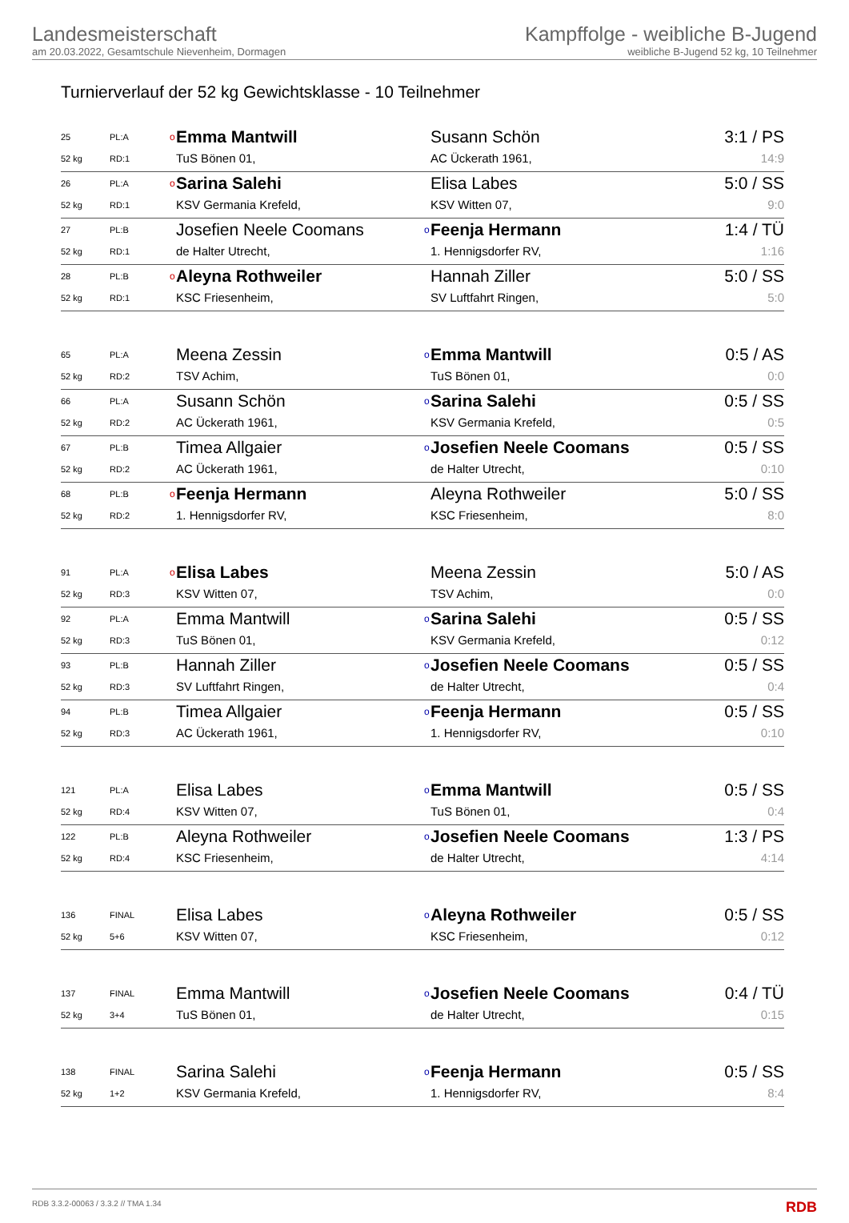Landesmeisterschaft
am 20.03.2022, Gesamtschule Nievenheim, Dormagen
Kampffolge - weibliche B-Jugend
weibliche B-Jugend 52 kg, 10 Teilnehmer
Turnierverlauf der 52 kg Gewichtsklasse - 10 Teilnehmer
| 25 | PL:A | o | Emma Mantwill | | Susann Schön | 3:1 / PS |
| 52 kg | RD:1 | | TuS Bönen 01, | | AC Ückerath 1961, | 14:9 |
| 26 | PL:A | o | Sarina Salehi | | Elisa Labes | 5:0 / SS |
| 52 kg | RD:1 | | KSV Germania Krefeld, | | KSV Witten 07, | 9:0 |
| 27 | PL:B | | Josefien Neele Coomans | o | Feenja Hermann | 1:4 / TÜ |
| 52 kg | RD:1 | | de Halter Utrecht, | | 1. Hennigsdorfer RV, | 1:16 |
| 28 | PL:B | o | Aleyna Rothweiler | | Hannah Ziller | 5:0 / SS |
| 52 kg | RD:1 | | KSC Friesenheim, | | SV Luftfahrt Ringen, | 5:0 |
| 65 | PL:A | | Meena Zessin | o | Emma Mantwill | 0:5 / AS |
| 52 kg | RD:2 | | TSV Achim, | | TuS Bönen 01, | 0:0 |
| 66 | PL:A | | Susann Schön | o | Sarina Salehi | 0:5 / SS |
| 52 kg | RD:2 | | AC Ückerath 1961, | | KSV Germania Krefeld, | 0:5 |
| 67 | PL:B | | Timea Allgaier | o | Josefien Neele Coomans | 0:5 / SS |
| 52 kg | RD:2 | | AC Ückerath 1961, | | de Halter Utrecht, | 0:10 |
| 68 | PL:B | o | Feenja Hermann | | Aleyna Rothweiler | 5:0 / SS |
| 52 kg | RD:2 | | 1. Hennigsdorfer RV, | | KSC Friesenheim, | 8:0 |
| 91 | PL:A | o | Elisa Labes | | Meena Zessin | 5:0 / AS |
| 52 kg | RD:3 | | KSV Witten 07, | | TSV Achim, | 0:0 |
| 92 | PL:A | | Emma Mantwill | o | Sarina Salehi | 0:5 / SS |
| 52 kg | RD:3 | | TuS Bönen 01, | | KSV Germania Krefeld, | 0:12 |
| 93 | PL:B | | Hannah Ziller | o | Josefien Neele Coomans | 0:5 / SS |
| 52 kg | RD:3 | | SV Luftfahrt Ringen, | | de Halter Utrecht, | 0:4 |
| 94 | PL:B | | Timea Allgaier | o | Feenja Hermann | 0:5 / SS |
| 52 kg | RD:3 | | AC Ückerath 1961, | | 1. Hennigsdorfer RV, | 0:10 |
| 121 | PL:A | | Elisa Labes | o | Emma Mantwill | 0:5 / SS |
| 52 kg | RD:4 | | KSV Witten 07, | | TuS Bönen 01, | 0:4 |
| 122 | PL:B | | Aleyna Rothweiler | o | Josefien Neele Coomans | 1:3 / PS |
| 52 kg | RD:4 | | KSC Friesenheim, | | de Halter Utrecht, | 4:14 |
| 136 | FINAL | | Elisa Labes | o | Aleyna Rothweiler | 0:5 / SS |
| 52 kg | 5+6 | | KSV Witten 07, | | KSC Friesenheim, | 0:12 |
| 137 | FINAL | | Emma Mantwill | o | Josefien Neele Coomans | 0:4 / TÜ |
| 52 kg | 3+4 | | TuS Bönen 01, | | de Halter Utrecht, | 0:15 |
| 138 | FINAL | | Sarina Salehi | o | Feenja Hermann | 0:5 / SS |
| 52 kg | 1+2 | | KSV Germania Krefeld, | | 1. Hennigsdorfer RV, | 8:4 |
RDB 3.3.2-00063 / 3.3.2 // TMA 1.34 RDB